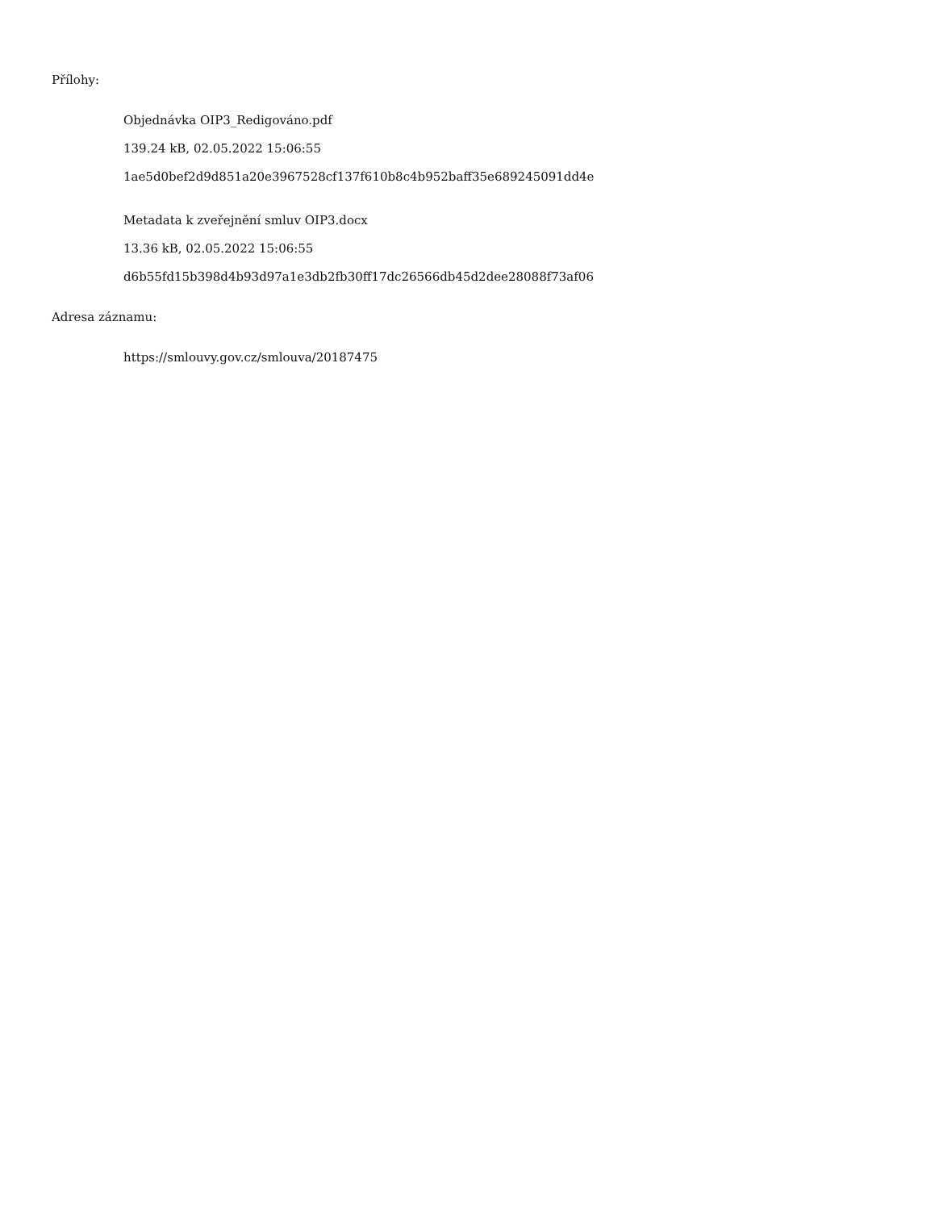Přílohy:
Objednávka OIP3_Redigováno.pdf
139.24 kB, 02.05.2022 15:06:55
1ae5d0bef2d9d851a20e3967528cf137f610b8c4b952baff35e689245091dd4e
Metadata k zveřejnění smluv OIP3.docx
13.36 kB, 02.05.2022 15:06:55
d6b55fd15b398d4b93d97a1e3db2fb30ff17dc26566db45d2dee28088f73af06
Adresa záznamu:
https://smlouvy.gov.cz/smlouva/20187475